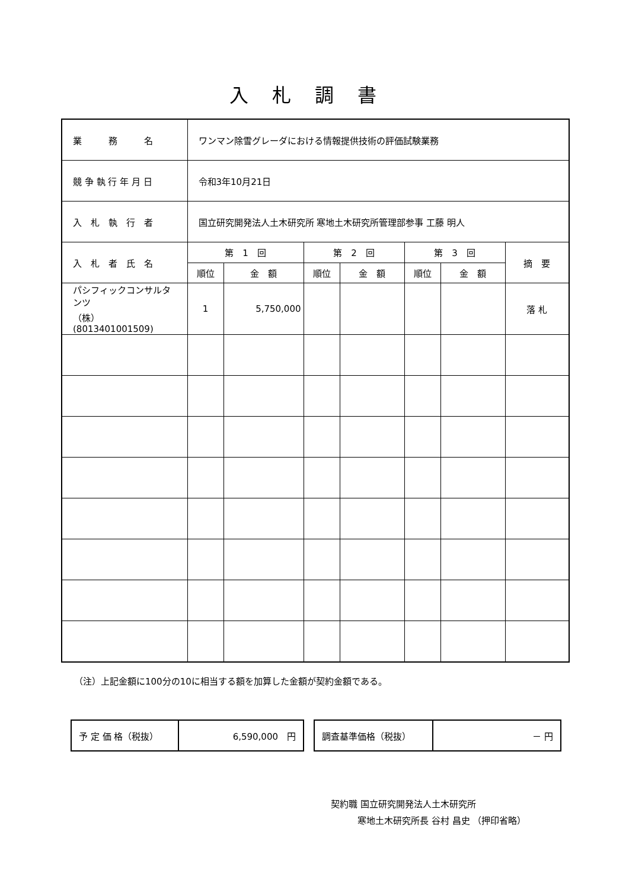入札調書
| 業 務 名 | ワンマン除雪グレーダにおける情報提供技術の評価試験業務 | | | | | | |
| 競 争 執 行 年 月 日 | 令和3年10月21日 | | | | | | |
| 入 札 執 行 者 | 国立研究開発法人土木研究所 寒地土木研究所管理部参事 工藤 明人 | | | | | | |
| 入 札 者 氏 名 | 第 1 回 | | 第 2 回 | | 第 3 回 | | 摘 要 |
| | 順位 | 金 額 | 順位 | 金 額 | 順位 | 金 額 | |
| パシフィックコンサルタンツ （株） (8013401001509) | 1 | 5,750,000 | | | | | 落 札 |
（注）上記金額に100分の10に相当する額を加算した金額が契約金額である。
| 予 定 価 格（税抜） | 6,590,000 円 |
| 調査基準価格（税抜） | － 円 |
契約職 国立研究開発法人土木研究所
　　　寒地土木研究所長 谷村 昌史 （押印省略）